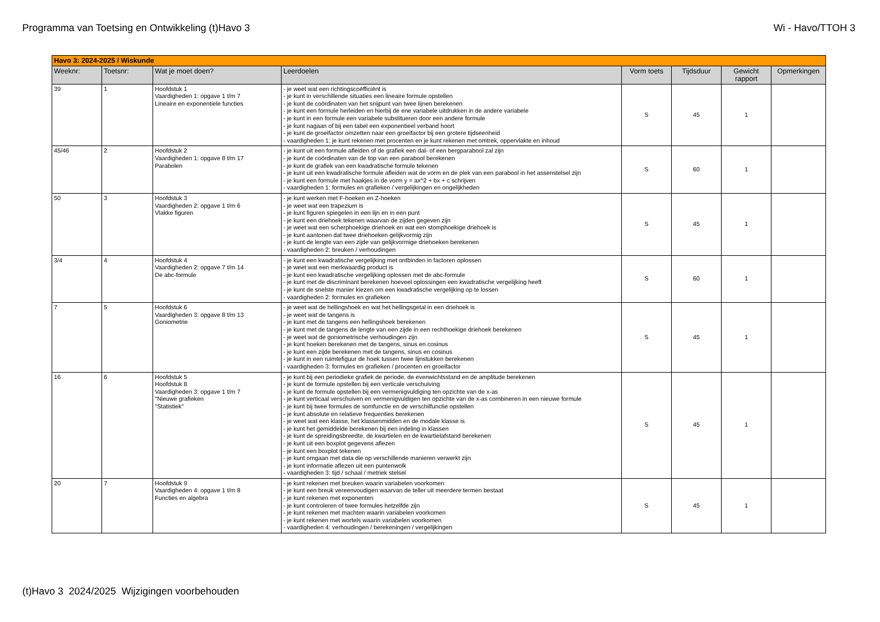Programma van Toetsing en Ontwikkeling (t)Havo 3 Wi - Havo/TTOH 3
| Havo 3: 2024-2025 / Wiskunde | | | | | | | |
| Weeknr: | Toetsnr: | Wat je moet doen? | Leerdoelen | Vorm toets | Tijdsduur | Gewicht rapport | Opmerkingen |
| 39 | 1 | Hoofdstuk 1 Vaardigheden 1: opgave 1 t/m 7 Lineaire en exponentiele functies | - je weet wat een richtingscoëfficiënt is - je kunt in verschillende situaties een lineaire formule opstellen - je kunt de coördinaten van het snijpunt van twee lijnen berekenen - je kunt een formule herleiden en hierbij de ene variabele uitdrukken in de andere variabele - je kunt in een formule een variabele substitueren door een andere formule - je kunt nagaan of bij een tabel een exponentieel verband hoort - je kunt de groeifactor omzetten naar een groeifactor bij een grotere tijdseenheid - vaardigheden 1: je kunt rekenen met procenten en je kunt rekenen met omtrek, oppervlakte en inhoud | S | 45 | 1 | |
| 45/46 | 2 | Hoofdstuk 2 Vaardigheden 1: opgave 8 t/m 17 Parabolen | - je kunt uit een formule afleiden of de grafiek een dal- of een bergparabool zal zijn - je kunt de coördinaten van de top van een parabool berekenen - je kunt de grafiek van een kwadratische formule tekenen - je kunt uit een kwadratische formule afleiden wat de vorm en de plek van een parabool in het assenstelsel zijn - je kunt een formule met haakjes in de vorm y = ax^2 + bx + c schrijven - vaardigheden 1: formules en grafieken / vergelijkingen en ongelijkheden | S | 60 | 1 | |
| 50 | 3 | Hoofdstuk 3 Vaardigheden 2: opgave 1 t/m 6 Vlakke figuren | - je kunt werken met F-hoeken en Z-hoeken - je weet wat een trapezium is - je kunt figuren spiegelen in een lijn en in een punt - je kunt een driehoek tekenen waarvan de zijden gegeven zijn - je weet wat een scherphoekige driehoek en wat een stomphoekige driehoek is - je kunt aantonen dat twee driehoeken gelijkvormig zijn - je kunt de lengte van een zijde van gelijkvormige driehoeken berekenen - vaardigheden 2: breuken / verhoudingen | S | 45 | 1 | |
| 3/4 | 4 | Hoofdstuk 4 Vaardigheden 2: opgave 7 t/m 14 De abc-formule | - je kunt een kwadratische vergelijking met ontbinden in factoren oplossen - je weet wat een merkwaardig product is - je kunt een kwadratische vergelijking oplossen met de abc-formule - je kunt met de discriminant berekenen hoeveel oplossingen een kwadratische vergelijking heeft - je kunt de snelste manier kiezen om een kwadratische vergelijking op te lossen - vaardigheden 2: formules en grafieken | S | 60 | 1 | |
| 7 | 5 | Hoofdstuk 6 Vaardigheden 3: opgave 8 t/m 13 Goniometrie | - je weet wat de hellingshoek en wat het hellingsgetal in een driehoek is - je weet wat de tangens is - je kunt met de tangens een hellingshoek berekenen - je kunt met de tangens de lengte van een zijde in een rechthoekige driehoek berekenen - je weet wat de goniometrische verhoudingen zijn - je kunt hoeken berekenen met de tangens, sinus en cosinus - je kunt een zijde berekenen met de tangens, sinus en cosinus - je kunt in een ruimtefiguur de hoek tussen twee lijnstukken berekenen - vaardigheden 3: formules en grafieken / procenten en groeifactor | S | 45 | 1 | |
| 16 | 6 | Hoofdstuk 5 Hoofdstuk 8 Vaardigheden 3: opgave 1 t/m 7 "Nieuwe grafieken "Statistiek" | - je kunt bij een periodieke grafiek de periode, de evenwichtsstand en de amplitude berekenen - je kunt de formule opstellen bij een verticale verschuiving - je kunt de formule opstellen bij een vermenigvuldiging ten opzichte van de x-as - je kunt verticaal verschuiven en vermenigvuldigen ten opzichte van de x-as combineren in een nieuwe formule - je kunt bij twee formules de somfunctie en de verschilfunctie opstellen - je kunt absolute en relatieve frequenties berekenen - je weet wat een klasse, het klassenmidden en de modale klasse is - je kunt het gemiddelde berekenen bij een indeling in klassen - je kunt de spreidingsbreedte, de kwartielen en de kwartielafstand berekenen - je kunt uit een boxplot gegevens aflezen - je kunt een boxplot tekenen - je kunt omgaan met data die op verschillende manieren verwerkt zijn - je kunt informatie aflezen uit een puntenwolk - vaardigheden 3: tijd / schaal / metriek stelsel | S | 45 | 1 | |
| 20 | 7 | Hoofdstuk 9 Vaardigheden 4: opgave 1 t/m 8 Functies en algebra | - je kunt rekenen met breuken waarin variabelen voorkomen - je kunt een breuk vereenvoudigen waarvan de teller uit meerdere termen bestaat - je kunt rekenen met exponenten - je kunt controleren of twee formules hetzelfde zijn - je kunt rekenen met machten waarin variabelen voorkomen - je kunt rekenen met wortels waarin variabelen voorkomen - vaardigheden 4: verhoudingen / berekeningen / vergelijkingen | S | 45 | 1 | |
(t)Havo 3 2024/2025 Wijzigingen voorbehouden